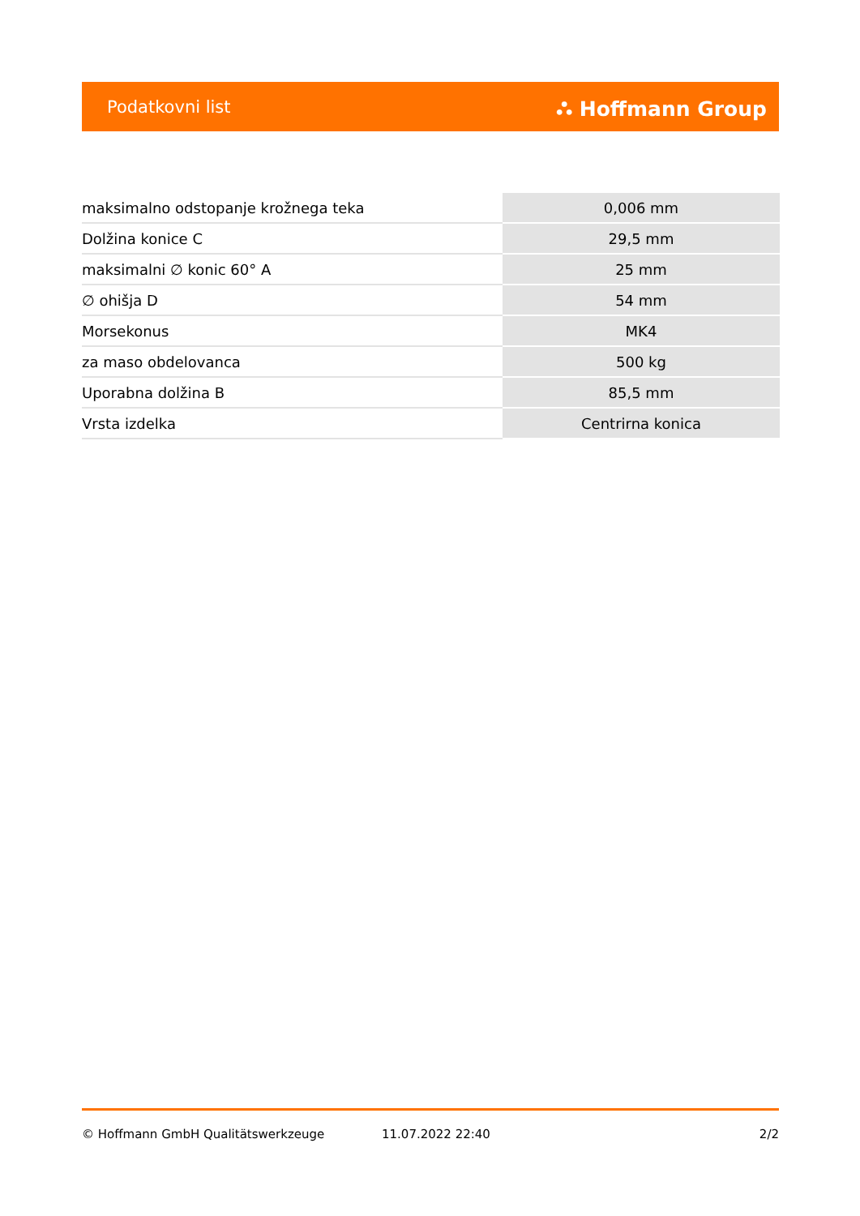Podatkovni list ⛬ Hoffmann Group
| maksimalno odstopanje krožnega teka | 0,006 mm |
| Dolžina konice C | 29,5 mm |
| maksimalni ∅ konic 60° A | 25 mm |
| ∅ ohišja D | 54 mm |
| Morsekonus | MK4 |
| za maso obdelovanca | 500 kg |
| Uporabna dolžina B | 85,5 mm |
| Vrsta izdelka | Centrirna konica |
© Hoffmann GmbH Qualitätswerkzeuge 11.07.2022 22:40 2/2